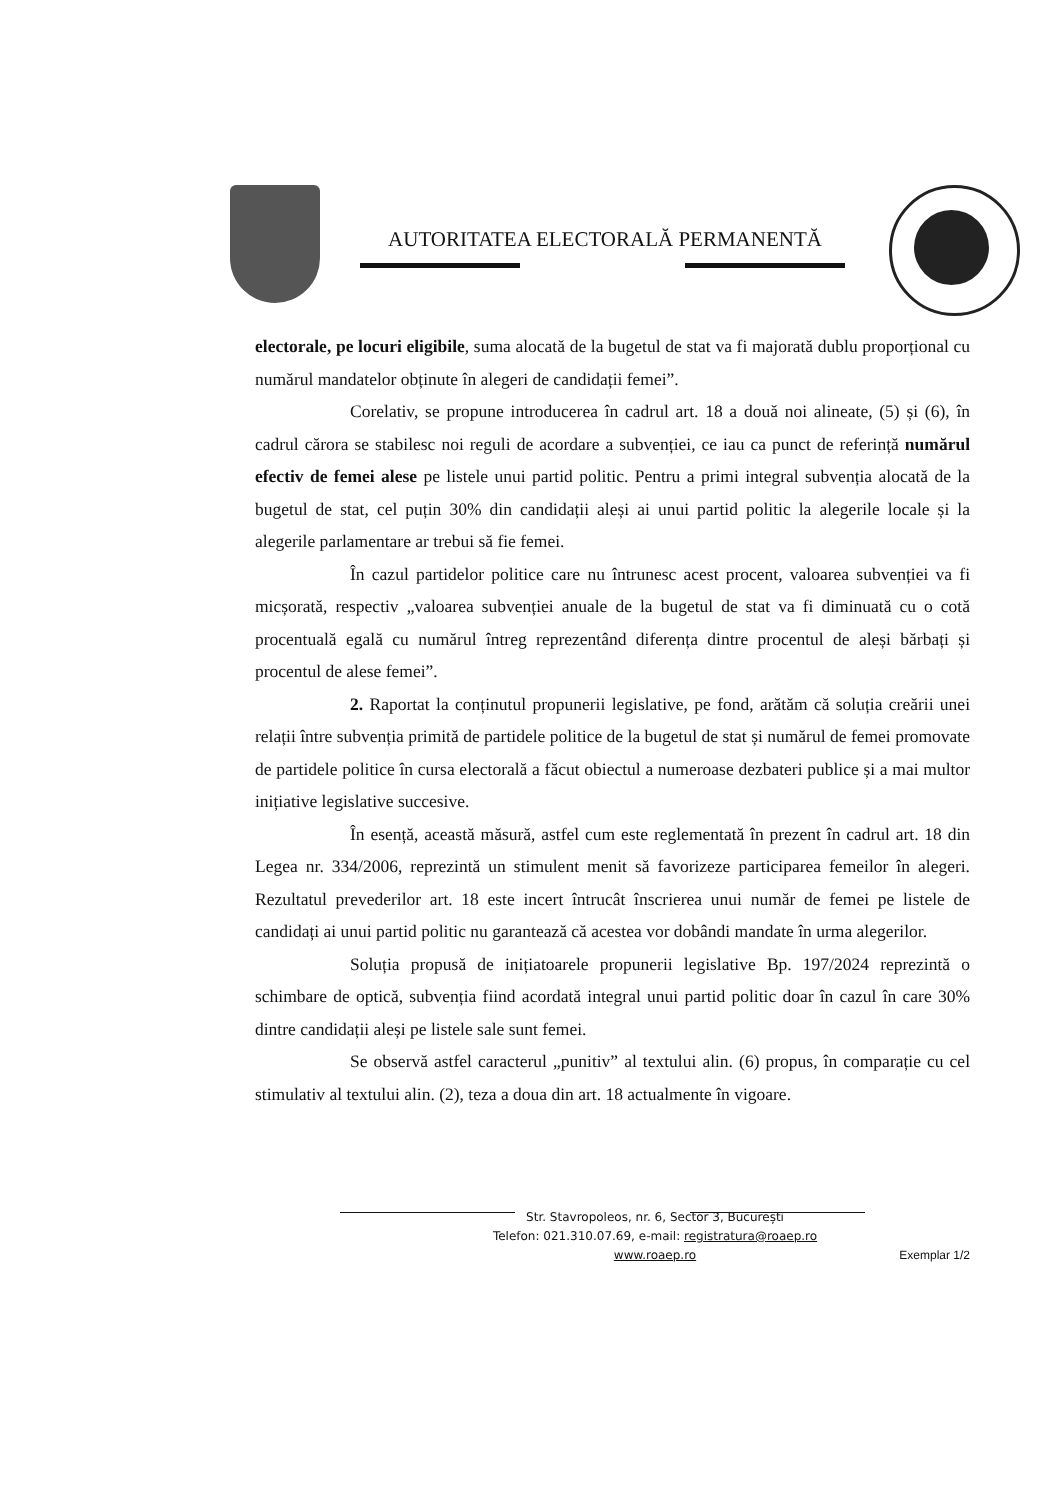AUTORITATEA ELECTORALĂ PERMANENTĂ
electorale, pe locuri eligibile, suma alocată de la bugetul de stat va fi majorată dublu proporțional cu numărul mandatelor obținute în alegeri de candidații femei”.
Corelativ, se propune introducerea în cadrul art. 18 a două noi alineate, (5) și (6), în cadrul cărora se stabilesc noi reguli de acordare a subvenției, ce iau ca punct de referință numărul efectiv de femei alese pe listele unui partid politic. Pentru a primi integral subvenția alocată de la bugetul de stat, cel puțin 30% din candidații aleși ai unui partid politic la alegerile locale și la alegerile parlamentare ar trebui să fie femei.
În cazul partidelor politice care nu întrunesc acest procent, valoarea subvenției va fi micșorată, respectiv „valoarea subvenției anuale de la bugetul de stat va fi diminuată cu o cotă procentuală egală cu numărul întreg reprezentând diferența dintre procentul de aleși bărbați și procentul de alese femei”.
2. Raportat la conținutul propunerii legislative, pe fond, arătăm că soluția creării unei relații între subvenția primită de partidele politice de la bugetul de stat și numărul de femei promovate de partidele politice în cursa electorală a făcut obiectul a numeroase dezbateri publice și a mai multor inițiative legislative succesive.
În esență, această măsură, astfel cum este reglementată în prezent în cadrul art. 18 din Legea nr. 334/2006, reprezintă un stimulent menit să favorizeze participarea femeilor în alegeri. Rezultatul prevederilor art. 18 este incert întrucât înscrierea unui număr de femei pe listele de candidați ai unui partid politic nu garantează că acestea vor dobândi mandate în urma alegerilor.
Soluția propusă de inițiatoarele propunerii legislative Bp. 197/2024 reprezintă o schimbare de optică, subvenția fiind acordată integral unui partid politic doar în cazul în care 30% dintre candidații aleși pe listele sale sunt femei.
Se observă astfel caracterul „punitiv” al textului alin. (6) propus, în comparație cu cel stimulativ al textului alin. (2), teza a doua din art. 18 actualmente în vigoare.
Str. Stavropoleos, nr. 6, Sector 3, București
Telefon: 021.310.07.69, e-mail: registratura@roaep.ro
www.roaep.ro
Exemplar 1/2